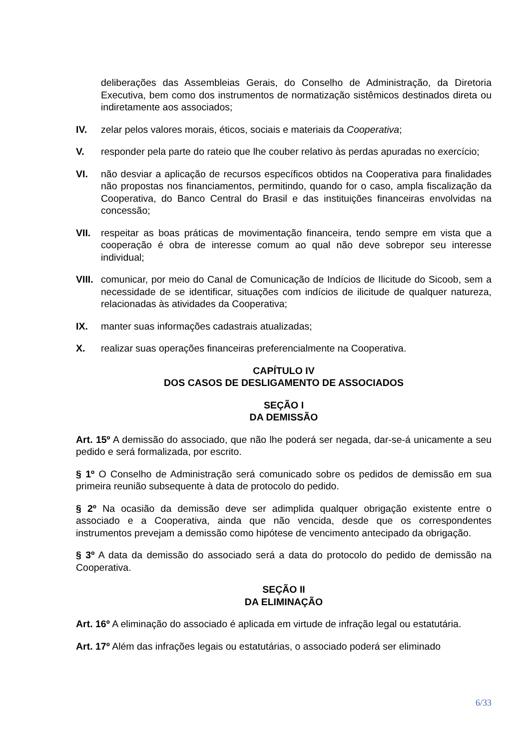deliberações das Assembleias Gerais, do Conselho de Administração, da Diretoria Executiva, bem como dos instrumentos de normatização sistêmicos destinados direta ou indiretamente aos associados;
IV. zelar pelos valores morais, éticos, sociais e materiais da Cooperativa;
V. responder pela parte do rateio que lhe couber relativo às perdas apuradas no exercício;
VI. não desviar a aplicação de recursos específicos obtidos na Cooperativa para finalidades não propostas nos financiamentos, permitindo, quando for o caso, ampla fiscalização da Cooperativa, do Banco Central do Brasil e das instituições financeiras envolvidas na concessão;
VII. respeitar as boas práticas de movimentação financeira, tendo sempre em vista que a cooperação é obra de interesse comum ao qual não deve sobrepor seu interesse individual;
VIII. comunicar, por meio do Canal de Comunicação de Indícios de Ilicitude do Sicoob, sem a necessidade de se identificar, situações com indícios de ilicitude de qualquer natureza, relacionadas às atividades da Cooperativa;
IX. manter suas informações cadastrais atualizadas;
X. realizar suas operações financeiras preferencialmente na Cooperativa.
CAPÍTULO IV
DOS CASOS DE DESLIGAMENTO DE ASSOCIADOS
SEÇÃO I
DA DEMISSÃO
Art. 15º A demissão do associado, que não lhe poderá ser negada, dar-se-á unicamente a seu pedido e será formalizada, por escrito.
§ 1º O Conselho de Administração será comunicado sobre os pedidos de demissão em sua primeira reunião subsequente à data de protocolo do pedido.
§ 2º Na ocasião da demissão deve ser adimplida qualquer obrigação existente entre o associado e a Cooperativa, ainda que não vencida, desde que os correspondentes instrumentos prevejam a demissão como hipótese de vencimento antecipado da obrigação.
§ 3º A data da demissão do associado será a data do protocolo do pedido de demissão na Cooperativa.
SEÇÃO II
DA ELIMINAÇÃO
Art. 16º A eliminação do associado é aplicada em virtude de infração legal ou estatutária.
Art. 17º Além das infrações legais ou estatutárias, o associado poderá ser eliminado
6/33